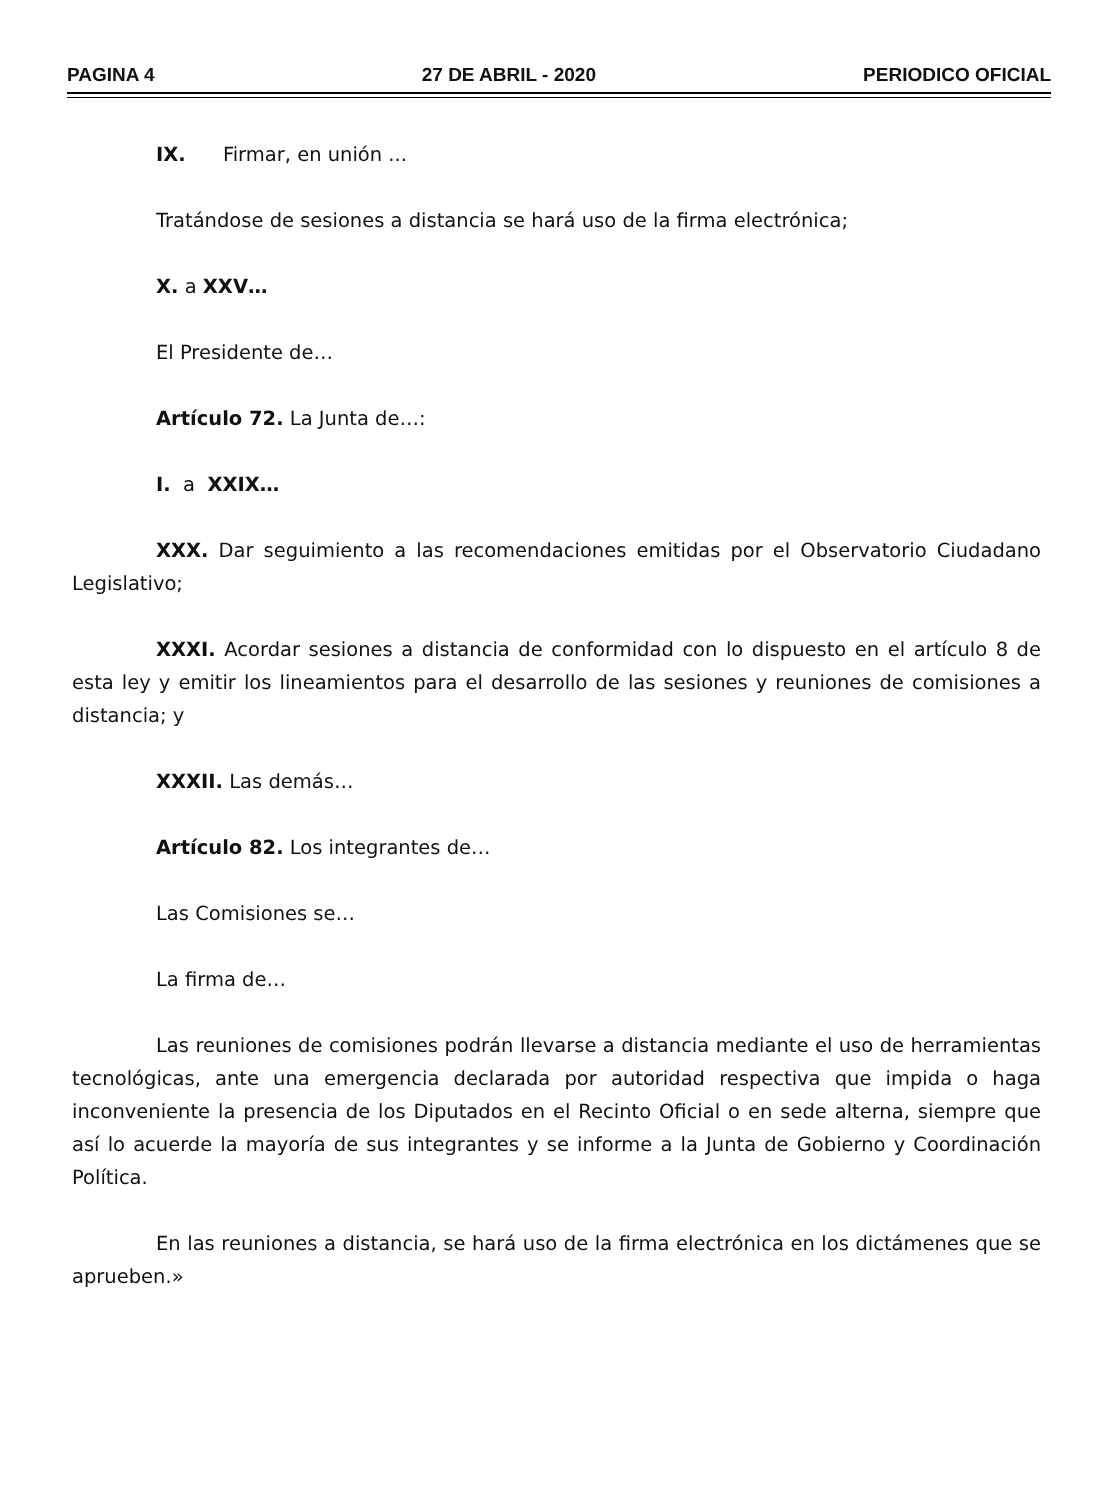PAGINA 4 27 DE ABRIL - 2020 PERIODICO OFICIAL
IX. Firmar, en unión ...
Tratándose de sesiones a distancia se hará uso de la firma electrónica;
X. a XXV…
El Presidente de…
Artículo 72. La Junta de…:
I. a XXIX…
XXX. Dar seguimiento a las recomendaciones emitidas por el Observatorio Ciudadano Legislativo;
XXXI. Acordar sesiones a distancia de conformidad con lo dispuesto en el artículo 8 de esta ley y emitir los lineamientos para el desarrollo de las sesiones y reuniones de comisiones a distancia; y
XXXII. Las demás…
Artículo 82. Los integrantes de…
Las Comisiones se…
La firma de…
Las reuniones de comisiones podrán llevarse a distancia mediante el uso de herramientas tecnológicas, ante una emergencia declarada por autoridad respectiva que impida o haga inconveniente la presencia de los Diputados en el Recinto Oficial o en sede alterna, siempre que así lo acuerde la mayoría de sus integrantes y se informe a la Junta de Gobierno y Coordinación Política.
En las reuniones a distancia, se hará uso de la firma electrónica en los dictámenes que se aprueben.»